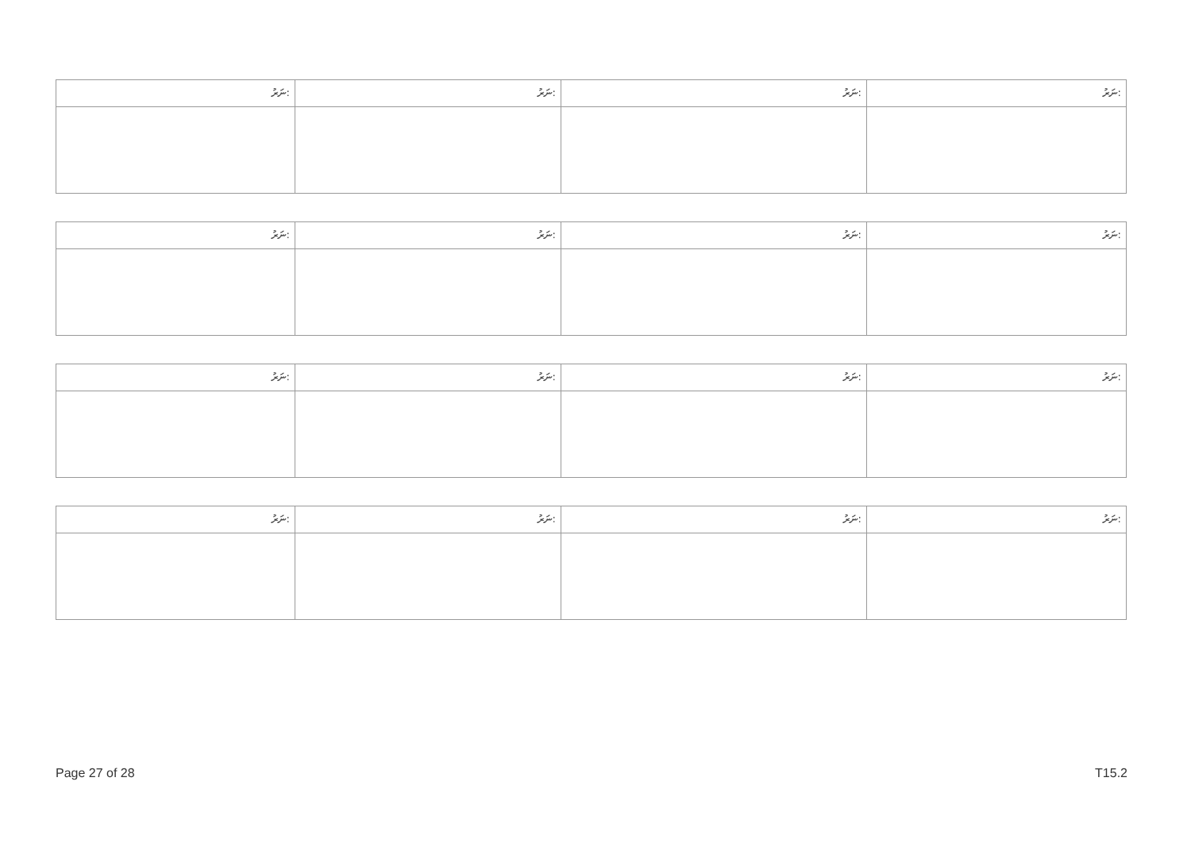| ނަރު: | ނަރު: | ނަރު: | ނަރު: |
| --- | --- | --- | --- |
| ނަރު: | ނަރު: | ނަރު: | ނަރު: |
| --- | --- | --- | --- |
| ނަރު: | ނަރު: | ނަރު: | ނަރު: |
| --- | --- | --- | --- |
| ނަރު: | ނަރު: | ނަރު: | ނަރު: |
| --- | --- | --- | --- |
Page 27 of 28 T15.2